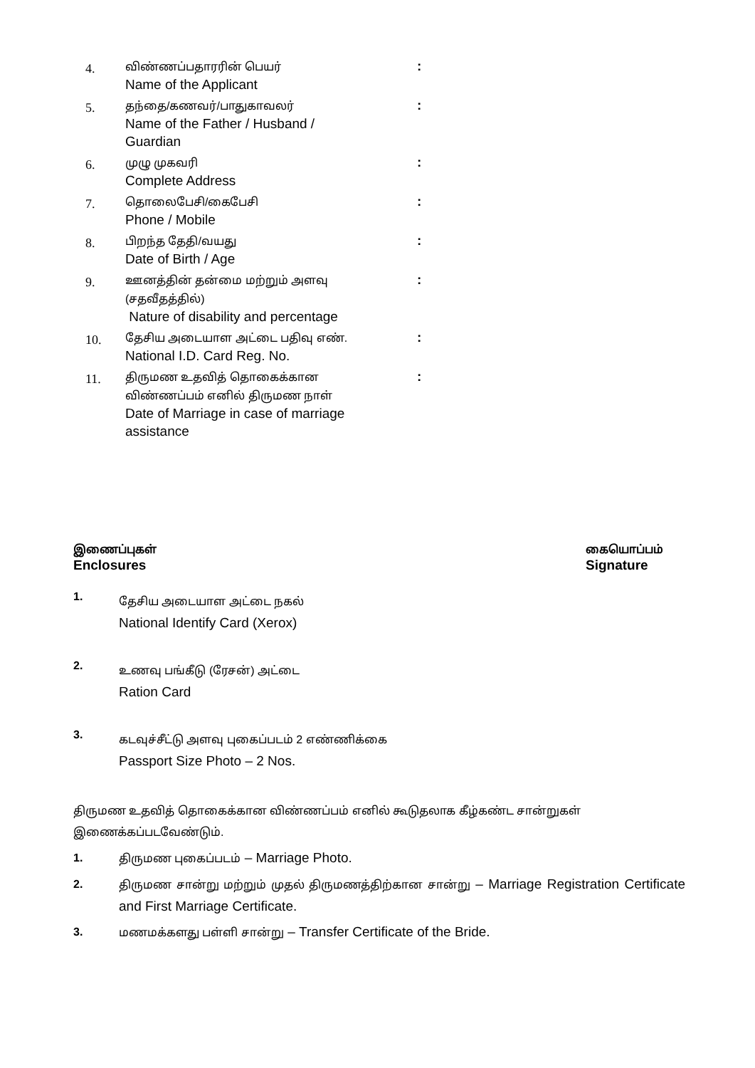| 4. | விண்ணப்பதாரரின் பெயர் Name of the Applicant | : |
| 5. | தந்தை/கணவர்/பாதுகாவலர் Name of the Father / Husband / Guardian | : |
| 6. | முழு முகவரி Complete Address | : |
| 7. | தொலைபேசி/கைபேசி Phone / Mobile | : |
| 8. | பிறந்த தேதி/வயது Date of Birth / Age | : |
| 9. | ஊனத்தின் தன்மை மற்றும் அளவு (சதவீதத்தில்) Nature of disability and percentage | : |
| 10. | தேசிய அடையாள அட்டை பதிவு எண். National I.D. Card Reg. No. | : |
| 11. | திருமண உதவித் தொகைக்கான விண்ணப்பம் எனில் திருமண நாள் Date of Marriage in case of marriage assistance | : |
இணைப்புகள்
Enclosures
கையொப்பம்
Signature
1.
தேசிய அடையாள அட்டை நகல்
National Identify Card (Xerox)
2.
உணவு பங்கீடு (ரேசன்) அட்டை
Ration Card
3.
கடவுச்சீட்டு அளவு புகைப்படம் 2 எண்ணிக்கை
Passport Size Photo – 2 Nos.
திருமண உதவித் தொகைக்கான விண்ணப்பம் எனில் கூடுதலாக கீழ்கண்ட சான்றுகள்
இணைக்கப்படவேண்டும்.
1. திருமண புகைப்படம் – Marriage Photo.
2. திருமண சான்று மற்றும் முதல் திருமணத்திற்கான சான்று – Marriage Registration Certificate and First Marriage Certificate.
3. மணமக்களது பள்ளி சான்று – Transfer Certificate of the Bride.